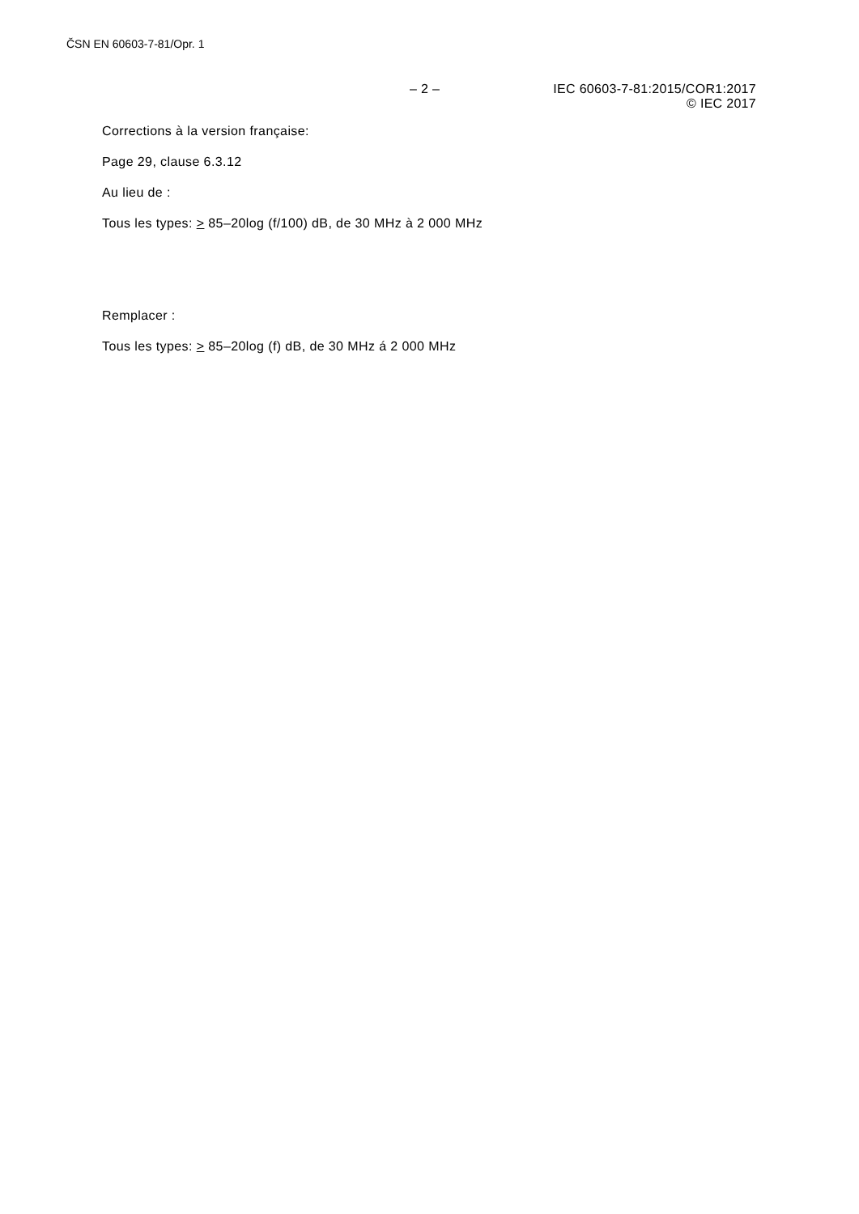ČSN EN 60603-7-81/Opr. 1
– 2 – IEC 60603-7-81:2015/COR1:2017
© IEC 2017
Corrections à la version française:
Page 29, clause 6.3.12
Au lieu de :
Tous les types: > 85–20log (f/100) dB, de 30 MHz à 2 000 MHz
Remplacer :
Tous les types: > 85–20log (f) dB, de 30 MHz á 2 000 MHz